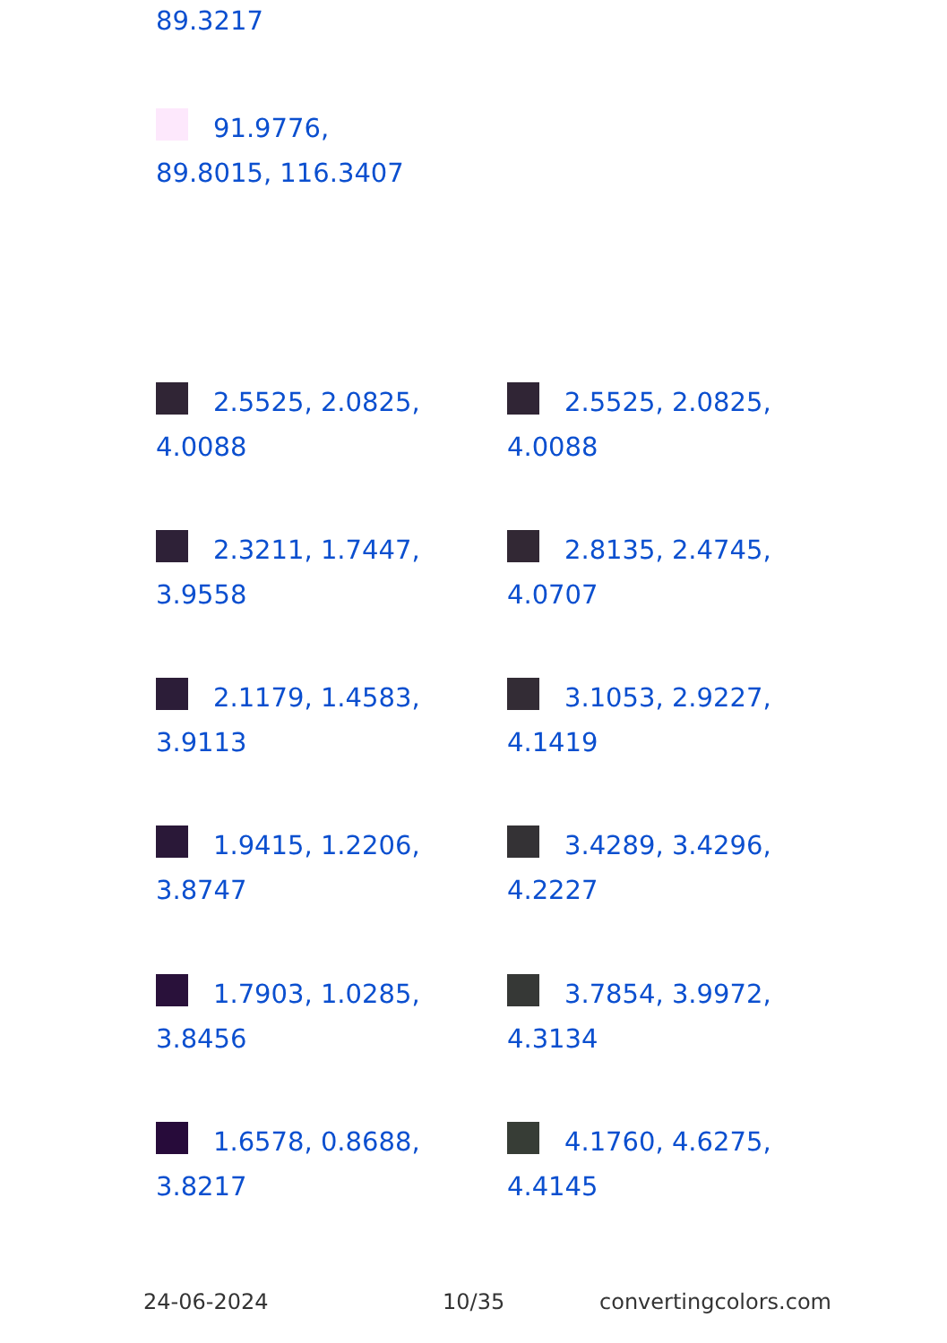89.3217
91.9776, 89.8015, 116.3407
2.5525, 2.0825, 4.0088
2.5525, 2.0825, 4.0088
2.3211, 1.7447, 3.9558
2.8135, 2.4745, 4.0707
2.1179, 1.4583, 3.9113
3.1053, 2.9227, 4.1419
1.9415, 1.2206, 3.8747
3.4289, 3.4296, 4.2227
1.7903, 1.0285, 3.8456
3.7854, 3.9972, 4.3134
1.6578, 0.8688, 3.8217
4.1760, 4.6275, 4.4145
24-06-2024 10/35 convertingcolors.com